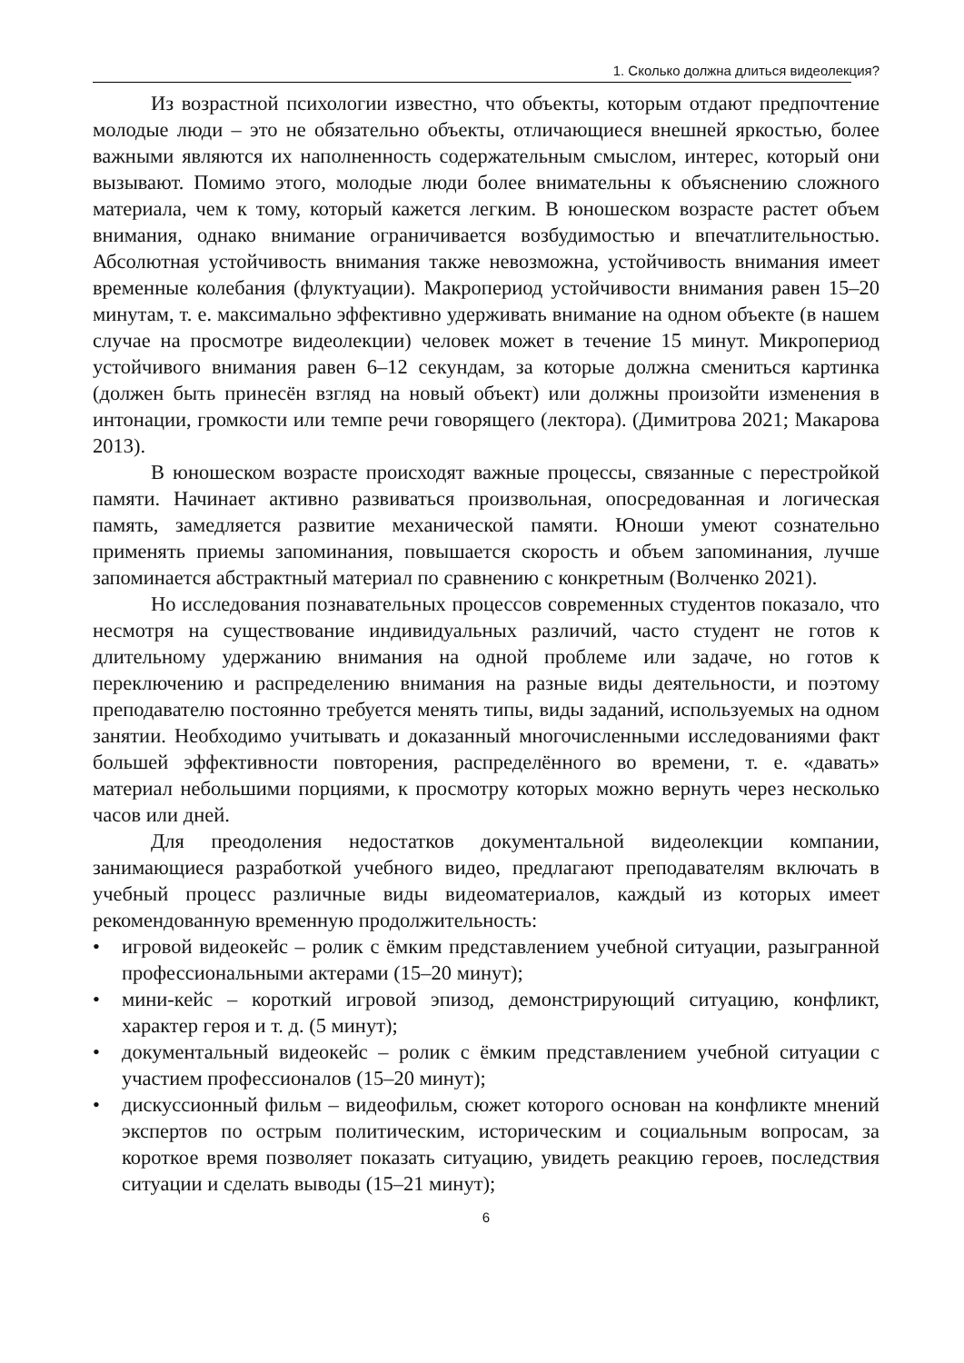1. Сколько должна длиться видеолекция?
Из возрастной психологии известно, что объекты, которым отдают предпочтение молодые люди – это не обязательно объекты, отличающиеся внешней яркостью, более важными являются их наполненность содержательным смыслом, интерес, который они вызывают. Помимо этого, молодые люди более внимательны к объяснению сложного материала, чем к тому, который кажется легким. В юношеском возрасте растет объем внимания, однако внимание ограничивается возбудимостью и впечатлительностью. Абсолютная устойчивость внимания также невозможна, устойчивость внимания имеет временные колебания (флуктуации). Макропериод устойчивости внимания равен 15–20 минутам, т. е. максимально эффективно удерживать внимание на одном объекте (в нашем случае на просмотре видеолекции) человек может в течение 15 минут. Микропериод устойчивого внимания равен 6–12 секундам, за которые должна смениться картинка (должен быть принесён взгляд на новый объект) или должны произойти изменения в интонации, громкости или темпе речи говорящего (лектора). (Димитрова 2021; Макарова 2013).
В юношеском возрасте происходят важные процессы, связанные с перестройкой памяти. Начинает активно развиваться произвольная, опосредованная и логическая память, замедляется развитие механической памяти. Юноши умеют сознательно применять приемы запоминания, повышается скорость и объем запоминания, лучше запоминается абстрактный материал по сравнению с конкретным (Волченко 2021).
Но исследования познавательных процессов современных студентов показало, что несмотря на существование индивидуальных различий, часто студент не готов к длительному удержанию внимания на одной проблеме или задаче, но готов к переключению и распределению внимания на разные виды деятельности, и поэтому преподавателю постоянно требуется менять типы, виды заданий, используемых на одном занятии. Необходимо учитывать и доказанный многочисленными исследованиями факт большей эффективности повторения, распределённого во времени, т. е. «давать» материал небольшими порциями, к просмотру которых можно вернуть через несколько часов или дней.
Для преодоления недостатков документальной видеолекции компании, занимающиеся разработкой учебного видео, предлагают преподавателям включать в учебный процесс различные виды видеоматериалов, каждый из которых имеет рекомендованную временную продолжительность:
• игровой видеокейс – ролик с ёмким представлением учебной ситуации, разыгранной профессиональными актерами (15–20 минут);
• мини-кейс – короткий игровой эпизод, демонстрирующий ситуацию, конфликт, характер героя и т. д. (5 минут);
• документальный видеокейс – ролик с ёмким представлением учебной ситуации с участием профессионалов (15–20 минут);
• дискуссионный фильм – видеофильм, сюжет которого основан на конфликте мнений экспертов по острым политическим, историческим и социальным вопросам, за короткое время позволяет показать ситуацию, увидеть реакцию героев, последствия ситуации и сделать выводы (15–21 минут);
6